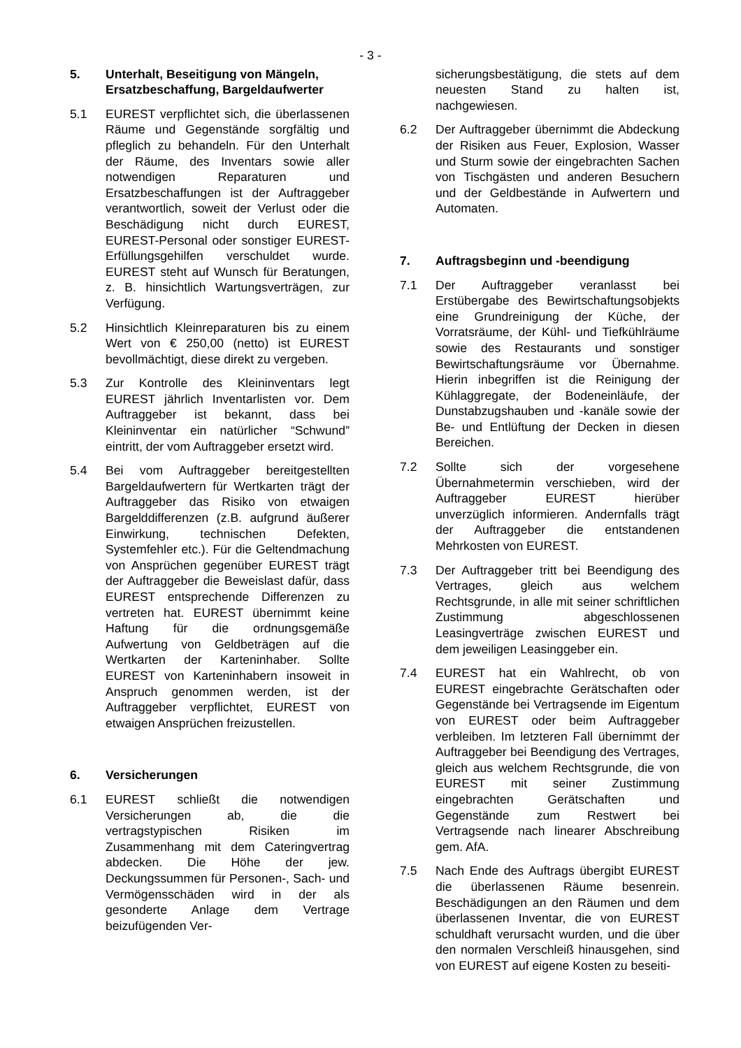- 3 -
5. Unterhalt, Beseitigung von Mängeln, Ersatzbeschaffung, Bargeldaufwerter
5.1 EUREST verpflichtet sich, die überlassenen Räume und Gegenstände sorgfältig und pfleglich zu behandeln. Für den Unterhalt der Räume, des Inventars sowie aller notwendigen Reparaturen und Ersatzbeschaffungen ist der Auftraggeber verantwortlich, soweit der Verlust oder die Beschädigung nicht durch EUREST, EUREST-Personal oder sonstiger EUREST-Erfüllungsgehilfen verschuldet wurde. EUREST steht auf Wunsch für Beratungen, z. B. hinsichtlich Wartungsverträgen, zur Verfügung.
5.2 Hinsichtlich Kleinreparaturen bis zu einem Wert von € 250,00 (netto) ist EUREST bevollmächtigt, diese direkt zu vergeben.
5.3 Zur Kontrolle des Kleininventars legt EUREST jährlich Inventarlisten vor. Dem Auftraggeber ist bekannt, dass bei Kleininventar ein natürlicher “Schwund” eintritt, der vom Auftraggeber ersetzt wird.
5.4 Bei vom Auftraggeber bereitgestellten Bargeldaufwertern für Wertkarten trägt der Auftraggeber das Risiko von etwaigen Bargelddifferenzen (z.B. aufgrund äußerer Einwirkung, technischen Defekten, Systemfehler etc.). Für die Geltendmachung von Ansprüchen gegenüber EUREST trägt der Auftraggeber die Beweislast dafür, dass EUREST entsprechende Differenzen zu vertreten hat. EUREST übernimmt keine Haftung für die ordnungsgemäße Aufwertung von Geldbeträgen auf die Wertkarten der Karteninhaber. Sollte EUREST von Karteninhabern insoweit in Anspruch genommen werden, ist der Auftraggeber verpflichtet, EUREST von etwaigen Ansprüchen freizustellen.
6. Versicherungen
6.1 EUREST schließt die notwendigen Versicherungen ab, die die vertragstypischen Risiken im Zusammenhang mit dem Cateringvertrag abdecken. Die Höhe der jew. Deckungssummen für Personen-, Sach- und Vermögensschäden wird in der als gesonderte Anlage dem Vertrage beizufügenden Ver-
sicherungsbestätigung, die stets auf dem neuesten Stand zu halten ist, nachgewiesen.
6.2 Der Auftraggeber übernimmt die Abdeckung der Risiken aus Feuer, Explosion, Wasser und Sturm sowie der eingebrachten Sachen von Tischgästen und anderen Besuchern und der Geldbestände in Aufwertern und Automaten.
7. Auftragsbeginn und -beendigung
7.1 Der Auftraggeber veranlasst bei Erstübergabe des Bewirtschaftungsobjekts eine Grundreinigung der Küche, der Vorratsräume, der Kühl- und Tiefkühlräume sowie des Restaurants und sonstiger Bewirtschaftungsräume vor Übernahme. Hierin inbegriffen ist die Reinigung der Kühlaggregate, der Bodeneinläufe, der Dunstabzugshauben und -kanäle sowie der Be- und Entlüftung der Decken in diesen Bereichen.
7.2 Sollte sich der vorgesehene Übernahmetermin verschieben, wird der Auftraggeber EUREST hierüber unverzüglich informieren. Andernfalls trägt der Auftraggeber die entstandenen Mehrkosten von EUREST.
7.3 Der Auftraggeber tritt bei Beendigung des Vertrages, gleich aus welchem Rechtsgrunde, in alle mit seiner schriftlichen Zustimmung abgeschlossenen Leasingverträge zwischen EUREST und dem jeweiligen Leasinggeber ein.
7.4 EUREST hat ein Wahlrecht, ob von EUREST eingebrachte Gerätschaften oder Gegenstände bei Vertragsende im Eigentum von EUREST oder beim Auftraggeber verbleiben. Im letzteren Fall übernimmt der Auftraggeber bei Beendigung des Vertrages, gleich aus welchem Rechtsgrunde, die von EUREST mit seiner Zustimmung eingebrachten Gerätschaften und Gegenstände zum Restwert bei Vertragsende nach linearer Abschreibung gem. AfA.
7.5 Nach Ende des Auftrags übergibt EUREST die überlassenen Räume besenrein. Beschädigungen an den Räumen und dem überlassenen Inventar, die von EUREST schuldhaft verursacht wurden, und die über den normalen Verschleiß hinausgehen, sind von EUREST auf eigene Kosten zu beseiti-